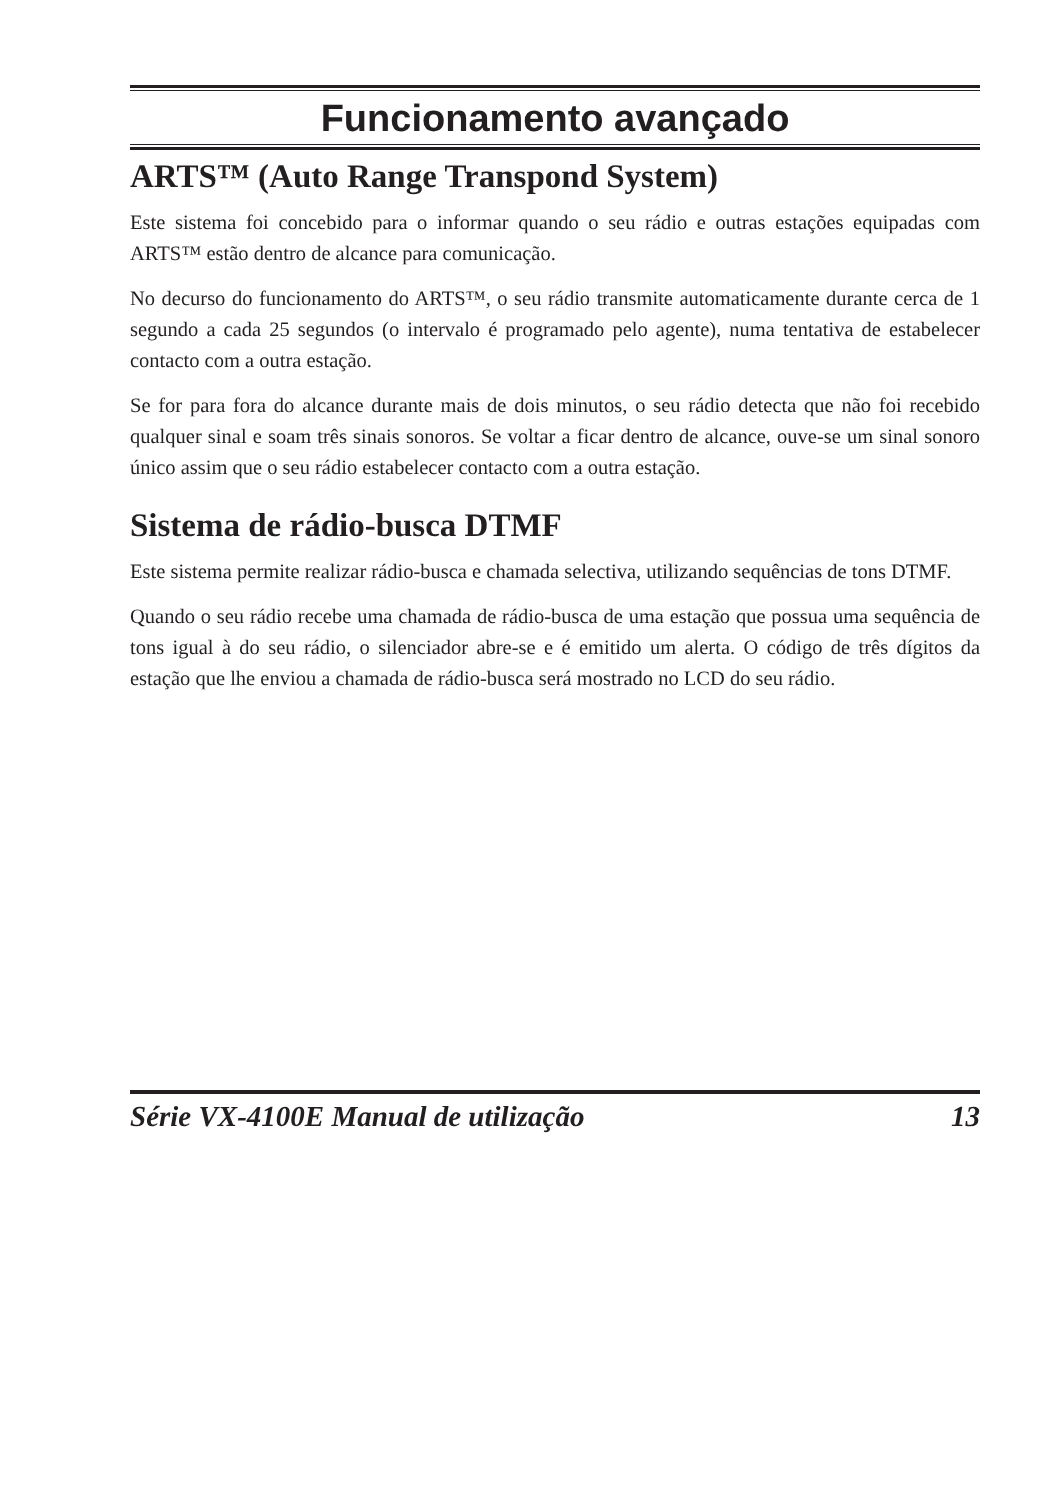Funcionamento avançado
ARTS™ (Auto Range Transpond System)
Este sistema foi concebido para o informar quando o seu rádio e outras estações equipadas com ARTS™ estão dentro de alcance para comunicação.
No decurso do funcionamento do ARTS™, o seu rádio transmite automaticamente durante cerca de 1 segundo a cada 25 segundos (o intervalo é programado pelo agente), numa tentativa de estabelecer contacto com a outra estação.
Se for para fora do alcance durante mais de dois minutos, o seu rádio detecta que não foi recebido qualquer sinal e soam três sinais sonoros. Se voltar a ficar dentro de alcance, ouve-se um sinal sonoro único assim que o seu rádio estabelecer contacto com a outra estação.
Sistema de rádio-busca DTMF
Este sistema permite realizar rádio-busca e chamada selectiva, utilizando sequências de tons DTMF.
Quando o seu rádio recebe uma chamada de rádio-busca de uma estação que possua uma sequência de tons igual à do seu rádio, o silenciador abre-se e é emitido um alerta. O código de três dígitos da estação que lhe enviou a chamada de rádio-busca será mostrado no LCD do seu rádio.
Série VX-4100E Manual de utilização 13